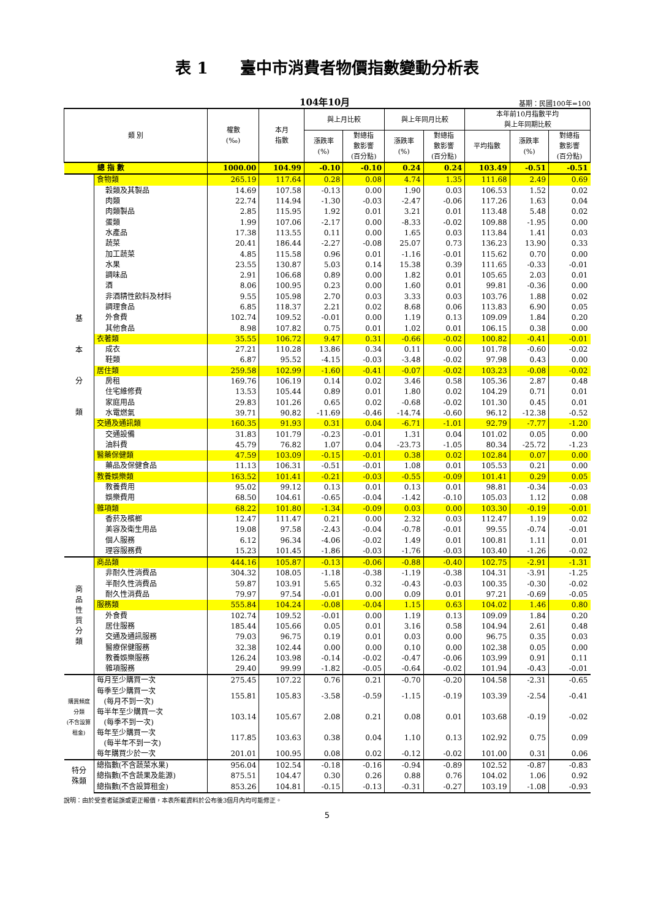表 1　　臺中市消費者物價指數變動分析表
104年10月 基期：民國100年=100
| 類 別 | | 權數 (‰) | 本月 指數 | 與上月比較 | | 與上年同月比較 | | 本年前10月指數平均 與上年同期比較 | | |
| --- | --- | --- | --- | --- | --- | --- | --- | --- | --- | --- |
| | | | | 漲跌率 (%) | 對總指 數影響 (百分點) | 漲跌率 (%) | 對總指 數影響 (百分點) | 平均指數 | 漲跌率 (%) | 對總指 數影響 (百分點) |
| 總 指 數 | | 1000.00 | 104.99 | -0.10 | -0.10 | 0.24 | 0.24 | 103.49 | -0.51 | -0.51 |
| 基 本 分 類 | 食物類 | 265.19 | 117.64 | 0.28 | 0.08 | 4.74 | 1.35 | 111.68 | 2.49 | 0.69 |
| | 穀類及其製品 | 14.69 | 107.58 | -0.13 | 0.00 | 1.90 | 0.03 | 106.53 | 1.52 | 0.02 |
| | 肉類 | 22.74 | 114.94 | -1.30 | -0.03 | -2.47 | -0.06 | 117.26 | 1.63 | 0.04 |
| | 肉類製品 | 2.85 | 115.95 | 1.92 | 0.01 | 3.21 | 0.01 | 113.48 | 5.48 | 0.02 |
| | 蛋類 | 1.99 | 107.06 | -2.17 | 0.00 | -8.33 | -0.02 | 109.88 | -1.95 | 0.00 |
| | 水產品 | 17.38 | 113.55 | 0.11 | 0.00 | 1.65 | 0.03 | 113.84 | 1.41 | 0.03 |
| | 蔬菜 | 20.41 | 186.44 | -2.27 | -0.08 | 25.07 | 0.73 | 136.23 | 13.90 | 0.33 |
| | 加工蔬菜 | 4.85 | 115.58 | 0.96 | 0.01 | -1.16 | -0.01 | 115.62 | 0.70 | 0.00 |
| | 水果 | 23.55 | 130.87 | 5.03 | 0.14 | 15.38 | 0.39 | 111.65 | -0.33 | -0.01 |
| | 調味品 | 2.91 | 106.68 | 0.89 | 0.00 | 1.82 | 0.01 | 105.65 | 2.03 | 0.01 |
| | 酒 | 8.06 | 100.95 | 0.23 | 0.00 | 1.60 | 0.01 | 99.81 | -0.36 | 0.00 |
| | 非酒精性飲料及材料 | 9.55 | 105.98 | 2.70 | 0.03 | 3.33 | 0.03 | 103.76 | 1.88 | 0.02 |
| | 調理食品 | 6.85 | 118.37 | 2.21 | 0.02 | 8.68 | 0.06 | 113.83 | 6.90 | 0.05 |
| | 外食費 | 102.74 | 109.52 | -0.01 | 0.00 | 1.19 | 0.13 | 109.09 | 1.84 | 0.20 |
| | 其他食品 | 8.98 | 107.82 | 0.75 | 0.01 | 1.02 | 0.01 | 106.15 | 0.38 | 0.00 |
| | 衣著類 | 35.55 | 106.72 | 9.47 | 0.31 | -0.66 | -0.02 | 100.82 | -0.41 | -0.01 |
| | 成衣 | 27.21 | 110.28 | 13.86 | 0.34 | 0.11 | 0.00 | 101.78 | -0.60 | -0.02 |
| | 鞋類 | 6.87 | 95.52 | -4.15 | -0.03 | -3.48 | -0.02 | 97.98 | 0.43 | 0.00 |
| | 居住類 | 259.58 | 102.99 | -1.60 | -0.41 | -0.07 | -0.02 | 103.23 | -0.08 | -0.02 |
| | 房租 | 169.76 | 106.19 | 0.14 | 0.02 | 3.46 | 0.58 | 105.36 | 2.87 | 0.48 |
| | 住宅維修費 | 13.53 | 105.44 | 0.89 | 0.01 | 1.80 | 0.02 | 104.29 | 0.71 | 0.01 |
| | 家庭用品 | 29.83 | 101.26 | 0.65 | 0.02 | -0.68 | -0.02 | 101.30 | 0.45 | 0.01 |
| | 水電燃氣 | 39.71 | 90.82 | -11.69 | -0.46 | -14.74 | -0.60 | 96.12 | -12.38 | -0.52 |
| | 交通及通訊類 | 160.35 | 91.93 | 0.31 | 0.04 | -6.71 | -1.01 | 92.79 | -7.77 | -1.20 |
| | 交通設備 | 31.83 | 101.79 | -0.23 | -0.01 | 1.31 | 0.04 | 101.02 | 0.05 | 0.00 |
| | 油料費 | 45.79 | 76.82 | 1.07 | 0.04 | -23.73 | -1.05 | 80.34 | -25.72 | -1.23 |
| | 醫藥保健類 | 47.59 | 103.09 | -0.15 | -0.01 | 0.38 | 0.02 | 102.84 | 0.07 | 0.00 |
| | 藥品及保健食品 | 11.13 | 106.31 | -0.51 | -0.01 | 1.08 | 0.01 | 105.53 | 0.21 | 0.00 |
| | 教養娛樂類 | 163.52 | 101.41 | -0.21 | -0.03 | -0.55 | -0.09 | 101.41 | 0.29 | 0.05 |
| | 教養費用 | 95.02 | 99.12 | 0.13 | 0.01 | 0.13 | 0.01 | 98.81 | -0.34 | -0.03 |
| | 娛樂費用 | 68.50 | 104.61 | -0.65 | -0.04 | -1.42 | -0.10 | 105.03 | 1.12 | 0.08 |
| | 雜項類 | 68.22 | 101.80 | -1.34 | -0.09 | 0.03 | 0.00 | 103.30 | -0.19 | -0.01 |
| | 香菸及檳榔 | 12.47 | 111.47 | 0.21 | 0.00 | 2.32 | 0.03 | 112.47 | 1.19 | 0.02 |
| | 美容及衛生用品 | 19.08 | 97.58 | -2.43 | -0.04 | -0.78 | -0.01 | 99.55 | -0.74 | -0.01 |
| | 個人服務 | 6.12 | 96.34 | -4.06 | -0.02 | 1.49 | 0.01 | 100.81 | 1.11 | 0.01 |
| | 理容服務費 | 15.23 | 101.45 | -1.86 | -0.03 | -1.76 | -0.03 | 103.40 | -1.26 | -0.02 |
| 商 品 性 質 分 類 | 商品類 | 444.16 | 105.87 | -0.13 | -0.06 | -0.88 | -0.40 | 102.75 | -2.91 | -1.31 |
| | 非耐久性消費品 | 304.32 | 108.05 | -1.18 | -0.38 | -1.19 | -0.38 | 104.31 | -3.91 | -1.25 |
| | 半耐久性消費品 | 59.87 | 103.91 | 5.65 | 0.32 | -0.43 | -0.03 | 100.35 | -0.30 | -0.02 |
| | 耐久性消費品 | 79.97 | 97.54 | -0.01 | 0.00 | 0.09 | 0.01 | 97.21 | -0.69 | -0.05 |
| | 服務類 | 555.84 | 104.24 | -0.08 | -0.04 | 1.15 | 0.63 | 104.02 | 1.46 | 0.80 |
| | 外食費 | 102.74 | 109.52 | -0.01 | 0.00 | 1.19 | 0.13 | 109.09 | 1.84 | 0.20 |
| | 居住服務 | 185.44 | 105.66 | 0.05 | 0.01 | 3.16 | 0.58 | 104.94 | 2.61 | 0.48 |
| | 交通及通訊服務 | 79.03 | 96.75 | 0.19 | 0.01 | 0.03 | 0.00 | 96.75 | 0.35 | 0.03 |
| | 醫療保健服務 | 32.38 | 102.44 | 0.00 | 0.00 | 0.10 | 0.00 | 102.38 | 0.05 | 0.00 |
| | 教養娛樂服務 | 126.24 | 103.98 | -0.14 | -0.02 | -0.47 | -0.06 | 103.99 | 0.91 | 0.11 |
| | 雜項服務 | 29.40 | 99.99 | -1.82 | -0.05 | -0.64 | -0.02 | 101.94 | -0.43 | -0.01 |
| 購買頻度分類 (不含設算租金) | 每月至少購買一次 | 275.45 | 107.22 | 0.76 | 0.21 | -0.70 | -0.20 | 104.58 | -2.31 | -0.65 |
| | 每季至少購買一次 (每月不到一次) | 155.81 | 105.83 | -3.58 | -0.59 | -1.15 | -0.19 | 103.39 | -2.54 | -0.41 |
| | 每半年至少購買一次 (每季不到一次) | 103.14 | 105.67 | 2.08 | 0.21 | 0.08 | 0.01 | 103.68 | -0.19 | -0.02 |
| | 每年至少購買一次 (每半年不到一次) | 117.85 | 103.63 | 0.38 | 0.04 | 1.10 | 0.13 | 102.92 | 0.75 | 0.09 |
| | 每年購買少於一次 | 201.01 | 100.95 | 0.08 | 0.02 | -0.12 | -0.02 | 101.00 | 0.31 | 0.06 |
| 特分 殊類 | 總指數(不含蔬菜水果) | 956.04 | 102.54 | -0.18 | -0.16 | -0.94 | -0.89 | 102.52 | -0.87 | -0.83 |
| | 總指數(不含蔬果及能源) | 875.51 | 104.47 | 0.30 | 0.26 | 0.88 | 0.76 | 104.02 | 1.06 | 0.92 |
| | 總指數(不含設算租金) | 853.26 | 104.81 | -0.15 | -0.13 | -0.31 | -0.27 | 103.19 | -1.08 | -0.93 |
說明：由於受查者延誤或更正報價，本表所載資料於公布後3個月內均可能修正。
5